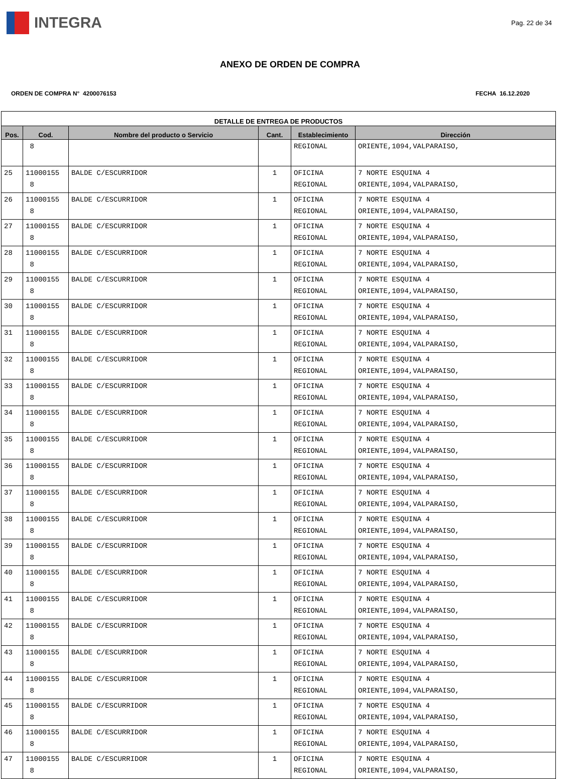INTEGRA
Pag. 22 de 34
ANEXO DE ORDEN DE COMPRA
ORDEN DE COMPRA N° 4200076153 FECHA 16.12.2020
| DETALLE DE ENTREGA DE PRODUCTOS | | | | | |
| --- | --- | --- | --- | --- | --- |
| Pos. | Cod. | Nombre del producto o Servicio | Cant. | Establecimiento | Dirección |
| | 8 | | | REGIONAL | ORIENTE,1094,VALPARAISO, |
| 25 | 11000155 8 | BALDE C/ESCURRIDOR | 1 | OFICINA REGIONAL | 7 NORTE ESQUINA 4 ORIENTE,1094,VALPARAISO, |
| 26 | 11000155 8 | BALDE C/ESCURRIDOR | 1 | OFICINA REGIONAL | 7 NORTE ESQUINA 4 ORIENTE,1094,VALPARAISO, |
| 27 | 11000155 8 | BALDE C/ESCURRIDOR | 1 | OFICINA REGIONAL | 7 NORTE ESQUINA 4 ORIENTE,1094,VALPARAISO, |
| 28 | 11000155 8 | BALDE C/ESCURRIDOR | 1 | OFICINA REGIONAL | 7 NORTE ESQUINA 4 ORIENTE,1094,VALPARAISO, |
| 29 | 11000155 8 | BALDE C/ESCURRIDOR | 1 | OFICINA REGIONAL | 7 NORTE ESQUINA 4 ORIENTE,1094,VALPARAISO, |
| 30 | 11000155 8 | BALDE C/ESCURRIDOR | 1 | OFICINA REGIONAL | 7 NORTE ESQUINA 4 ORIENTE,1094,VALPARAISO, |
| 31 | 11000155 8 | BALDE C/ESCURRIDOR | 1 | OFICINA REGIONAL | 7 NORTE ESQUINA 4 ORIENTE,1094,VALPARAISO, |
| 32 | 11000155 8 | BALDE C/ESCURRIDOR | 1 | OFICINA REGIONAL | 7 NORTE ESQUINA 4 ORIENTE,1094,VALPARAISO, |
| 33 | 11000155 8 | BALDE C/ESCURRIDOR | 1 | OFICINA REGIONAL | 7 NORTE ESQUINA 4 ORIENTE,1094,VALPARAISO, |
| 34 | 11000155 8 | BALDE C/ESCURRIDOR | 1 | OFICINA REGIONAL | 7 NORTE ESQUINA 4 ORIENTE,1094,VALPARAISO, |
| 35 | 11000155 8 | BALDE C/ESCURRIDOR | 1 | OFICINA REGIONAL | 7 NORTE ESQUINA 4 ORIENTE,1094,VALPARAISO, |
| 36 | 11000155 8 | BALDE C/ESCURRIDOR | 1 | OFICINA REGIONAL | 7 NORTE ESQUINA 4 ORIENTE,1094,VALPARAISO, |
| 37 | 11000155 8 | BALDE C/ESCURRIDOR | 1 | OFICINA REGIONAL | 7 NORTE ESQUINA 4 ORIENTE,1094,VALPARAISO, |
| 38 | 11000155 8 | BALDE C/ESCURRIDOR | 1 | OFICINA REGIONAL | 7 NORTE ESQUINA 4 ORIENTE,1094,VALPARAISO, |
| 39 | 11000155 8 | BALDE C/ESCURRIDOR | 1 | OFICINA REGIONAL | 7 NORTE ESQUINA 4 ORIENTE,1094,VALPARAISO, |
| 40 | 11000155 8 | BALDE C/ESCURRIDOR | 1 | OFICINA REGIONAL | 7 NORTE ESQUINA 4 ORIENTE,1094,VALPARAISO, |
| 41 | 11000155 8 | BALDE C/ESCURRIDOR | 1 | OFICINA REGIONAL | 7 NORTE ESQUINA 4 ORIENTE,1094,VALPARAISO, |
| 42 | 11000155 8 | BALDE C/ESCURRIDOR | 1 | OFICINA REGIONAL | 7 NORTE ESQUINA 4 ORIENTE,1094,VALPARAISO, |
| 43 | 11000155 8 | BALDE C/ESCURRIDOR | 1 | OFICINA REGIONAL | 7 NORTE ESQUINA 4 ORIENTE,1094,VALPARAISO, |
| 44 | 11000155 8 | BALDE C/ESCURRIDOR | 1 | OFICINA REGIONAL | 7 NORTE ESQUINA 4 ORIENTE,1094,VALPARAISO, |
| 45 | 11000155 8 | BALDE C/ESCURRIDOR | 1 | OFICINA REGIONAL | 7 NORTE ESQUINA 4 ORIENTE,1094,VALPARAISO, |
| 46 | 11000155 8 | BALDE C/ESCURRIDOR | 1 | OFICINA REGIONAL | 7 NORTE ESQUINA 4 ORIENTE,1094,VALPARAISO, |
| 47 | 11000155 8 | BALDE C/ESCURRIDOR | 1 | OFICINA REGIONAL | 7 NORTE ESQUINA 4 ORIENTE,1094,VALPARAISO, |